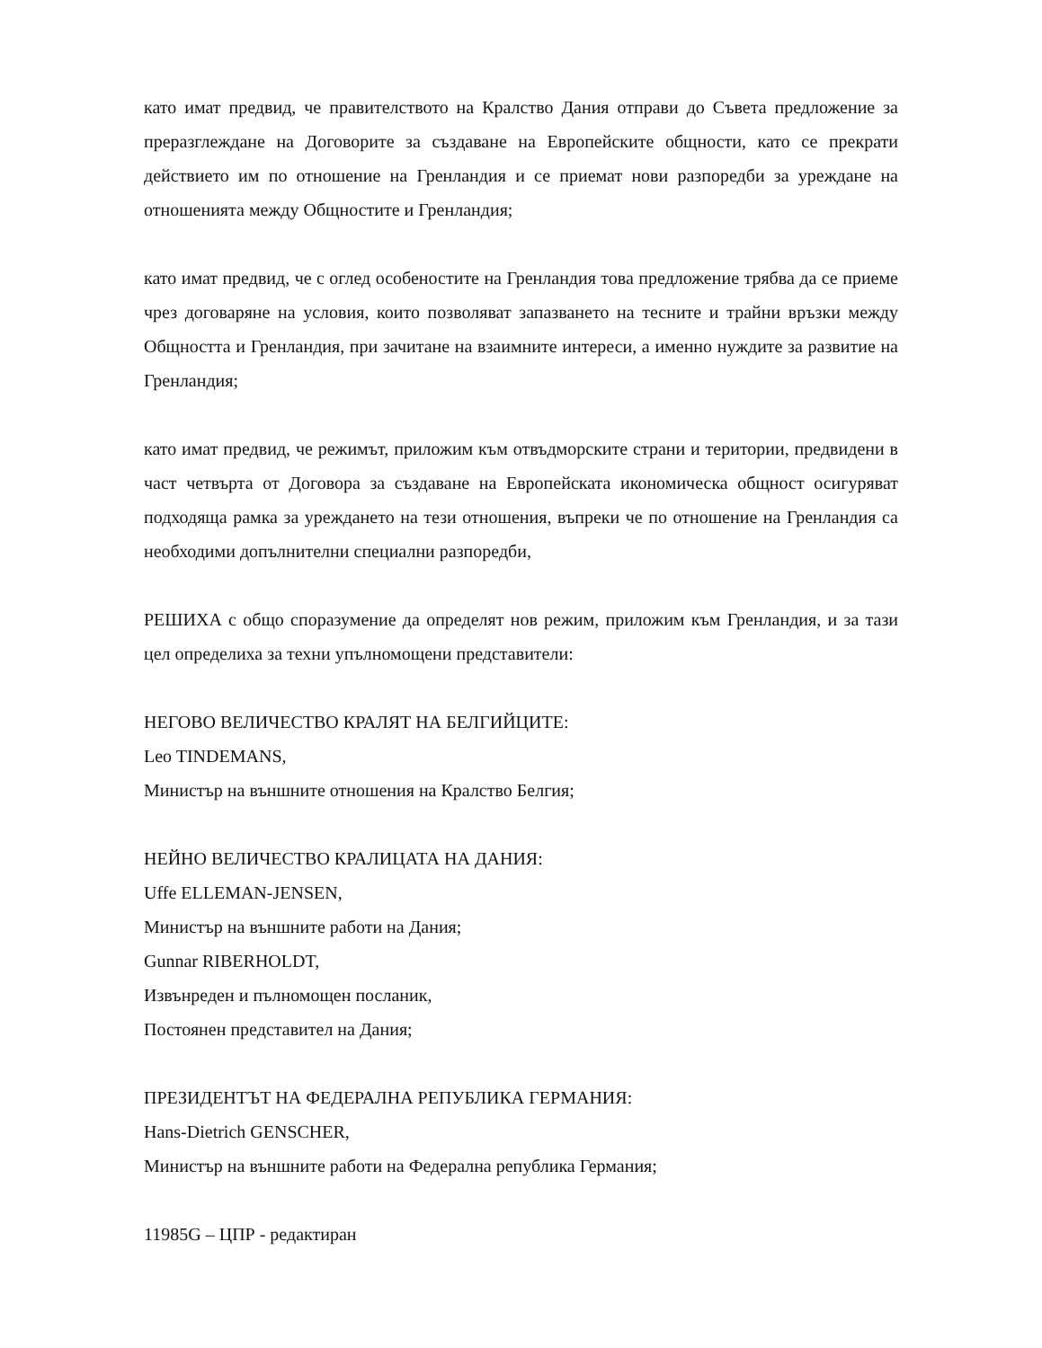като имат предвид, че правителството на Кралство Дания отправи до Съвета предложение за преразглеждане на Договорите за създаване на Европейските общности, като се прекрати действието им по отношение на Гренландия и се приемат нови разпоредби за уреждане на отношенията между Общностите и Гренландия;
като имат предвид, че с оглед особеностите на Гренландия това предложение трябва да се приеме чрез договаряне на условия, които позволяват запазването на тесните и трайни връзки между Общността и Гренландия, при зачитане на взаимните интереси, а именно нуждите за развитие на Гренландия;
като имат предвид, че режимът, приложим към отвъдморските страни и територии, предвидени в част четвърта от Договора за създаване на Европейската икономическа общност осигуряват подходяща рамка за уреждането на тези отношения, въпреки че по отношение на Гренландия са необходими допълнителни специални разпоредби,
РЕШИХА с общо споразумение да определят нов режим, приложим към Гренландия, и за тази цел определиха за техни упълномощени представители:
НЕГОВО ВЕЛИЧЕСТВО КРАЛЯТ НА БЕЛГИЙЦИТЕ:
Leo TINDEMANS,
Министър на външните отношения на Кралство Белгия;
НЕЙНО ВЕЛИЧЕСТВО КРАЛИЦАТА НА ДАНИЯ:
Uffe ELLEMAN-JENSEN,
Министър на външните работи на Дания;
Gunnar RIBERHOLDT,
Извънреден и пълномощен посланик,
Постоянен представител на Дания;
ПРЕЗИДЕНТЪТ НА ФЕДЕРАЛНА РЕПУБЛИКА ГЕРМАНИЯ:
Hans-Dietrich GENSCHER,
Министър на външните работи на Федерална република Германия;
11985G – ЦПР - редактиран